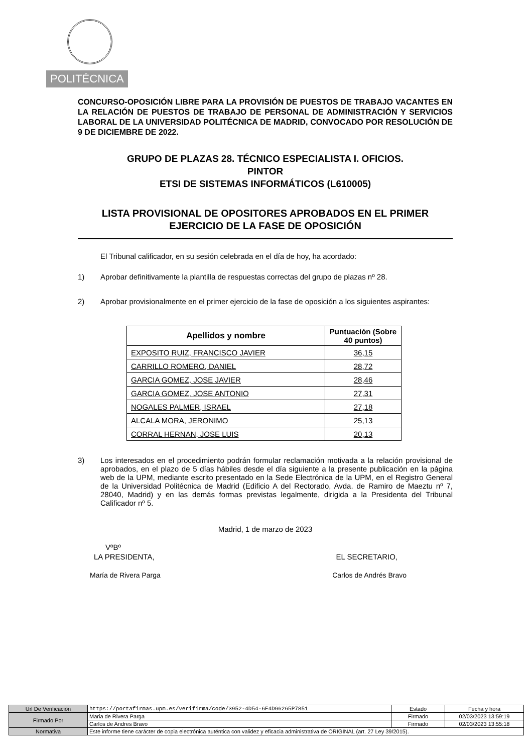POLITÉCNICA
CONCURSO-OPOSICIÓN LIBRE PARA LA PROVISIÓN DE PUESTOS DE TRABAJO VACANTES EN LA RELACIÓN DE PUESTOS DE TRABAJO DE PERSONAL DE ADMINISTRACIÓN Y SERVICIOS LABORAL DE LA UNIVERSIDAD POLITÉCNICA DE MADRID, CONVOCADO POR RESOLUCIÓN DE 9 DE DICIEMBRE DE 2022.
GRUPO DE PLAZAS 28. TÉCNICO ESPECIALISTA I. OFICIOS.
PINTOR
ETSI DE SISTEMAS INFORMÁTICOS (L610005)
LISTA PROVISIONAL DE OPOSITORES APROBADOS EN EL PRIMER EJERCICIO DE LA FASE DE OPOSICIÓN
El Tribunal calificador, en su sesión celebrada en el día de hoy, ha acordado:
1) Aprobar definitivamente la plantilla de respuestas correctas del grupo de plazas nº 28.
2) Aprobar provisionalmente en el primer ejercicio de la fase de oposición a los siguientes aspirantes:
| Apellidos y nombre | Puntuación (Sobre 40 puntos) |
| --- | --- |
| EXPOSITO RUIZ, FRANCISCO JAVIER | 36,15 |
| CARRILLO ROMERO, DANIEL | 28,72 |
| GARCIA GOMEZ, JOSE JAVIER | 28,46 |
| GARCIA GOMEZ, JOSE ANTONIO | 27,31 |
| NOGALES PALMER, ISRAEL | 27,18 |
| ALCALA MORA, JERONIMO | 25,13 |
| CORRAL HERNAN, JOSE LUIS | 20,13 |
3) Los interesados en el procedimiento podrán formular reclamación motivada a la relación provisional de aprobados, en el plazo de 5 días hábiles desde el día siguiente a la presente publicación en la página web de la UPM, mediante escrito presentado en la Sede Electrónica de la UPM, en el Registro General de la Universidad Politécnica de Madrid (Edificio A del Rectorado, Avda. de Ramiro de Maeztu nº 7, 28040, Madrid) y en las demás formas previstas legalmente, dirigida a la Presidenta del Tribunal Calificador nº 5.
Madrid, 1 de marzo de 2023
VºBº
LA PRESIDENTA, EL SECRETARIO,
María de Rivera Parga Carlos de Andrés Bravo
| Url De Verificación | https://portafirmas.upm.es/verifirma/code/3952-4D54-6F4DG6265P7851 | Estado | Fecha y hora |
| Firmado Por | Maria de Rivera Parga | Firmado | 02/03/2023 13:59:19 |
| | Carlos de Andres Bravo | Firmado | 02/03/2023 13:55:18 |
| Normativa | Este informe tiene carácter de copia electrónica auténtica con validez y eficacia administrativa de ORIGINAL (art. 27 Ley 39/2015). | | |